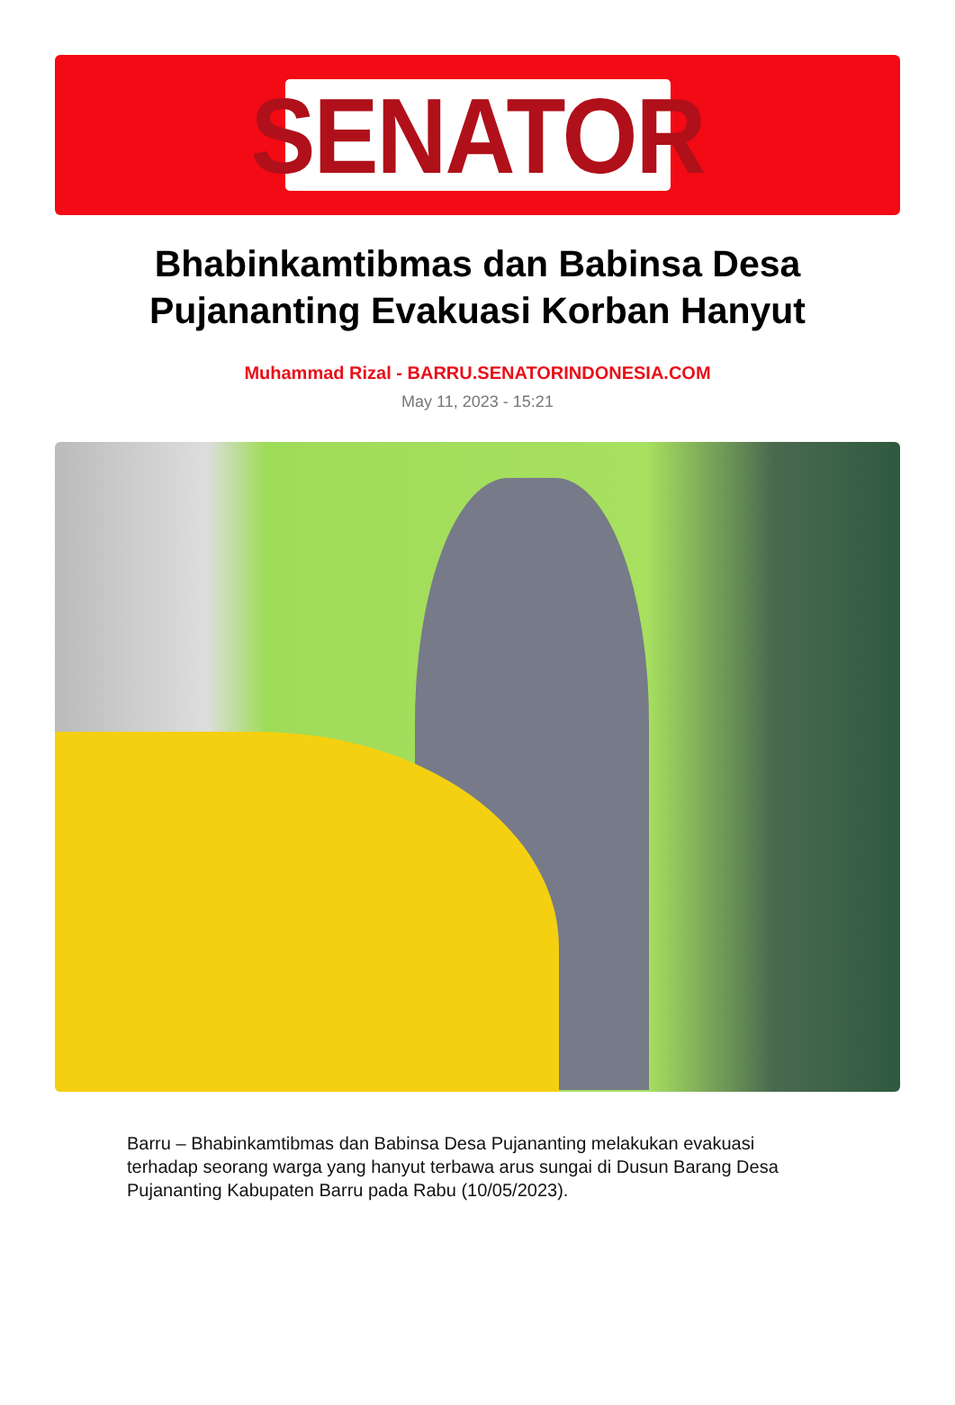SENATOR
Bhabinkamtibmas dan Babinsa Desa Pujananting Evakuasi Korban Hanyut
Muhammad Rizal - BARRU.SENATORINDONESIA.COM
May 11, 2023 - 15:21
Barru – Bhabinkamtibmas dan Babinsa Desa Pujananting melakukan evakuasi terhadap seorang warga yang hanyut terbawa arus sungai di Dusun Barang Desa Pujananting Kabupaten Barru pada Rabu (10/05/2023).